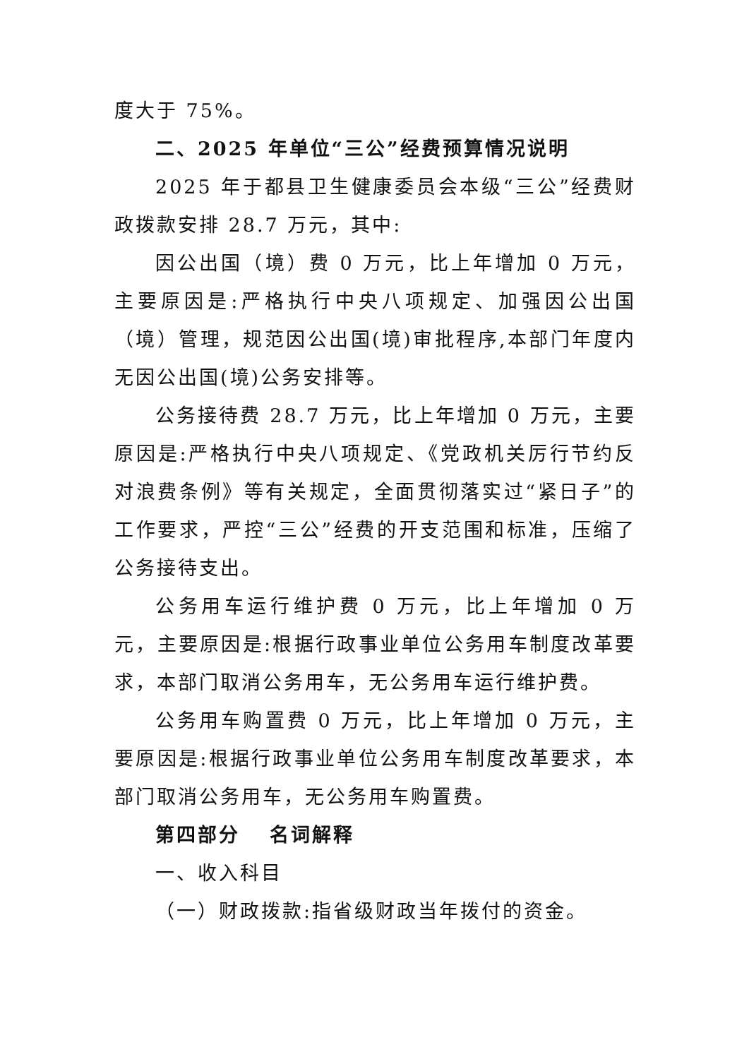度大于 75%。
二、2025 年单位“三公”经费预算情况说明
2025 年于都县卫生健康委员会本级“三公”经费财政拨款安排 28.7 万元，其中:
因公出国（境）费 0 万元，比上年增加 0 万元，主要原因是:严格执行中央八项规定、加强因公出国（境）管理，规范因公出国(境)审批程序,本部门年度内无因公出国(境)公务安排等。
公务接待费 28.7 万元，比上年增加 0 万元，主要原因是:严格执行中央八项规定、《党政机关厉行节约反对浪费条例》等有关规定，全面贯彻落实过“紧日子”的工作要求，严控“三公”经费的开支范围和标准，压缩了公务接待支出。
公务用车运行维护费 0 万元，比上年增加 0 万元，主要原因是:根据行政事业单位公务用车制度改革要求，本部门取消公务用车，无公务用车运行维护费。
公务用车购置费 0 万元，比上年增加 0 万元，主要原因是:根据行政事业单位公务用车制度改革要求，本部门取消公务用车，无公务用车购置费。
第四部分　 名词解释
一、收入科目
（一）财政拨款:指省级财政当年拨付的资金。